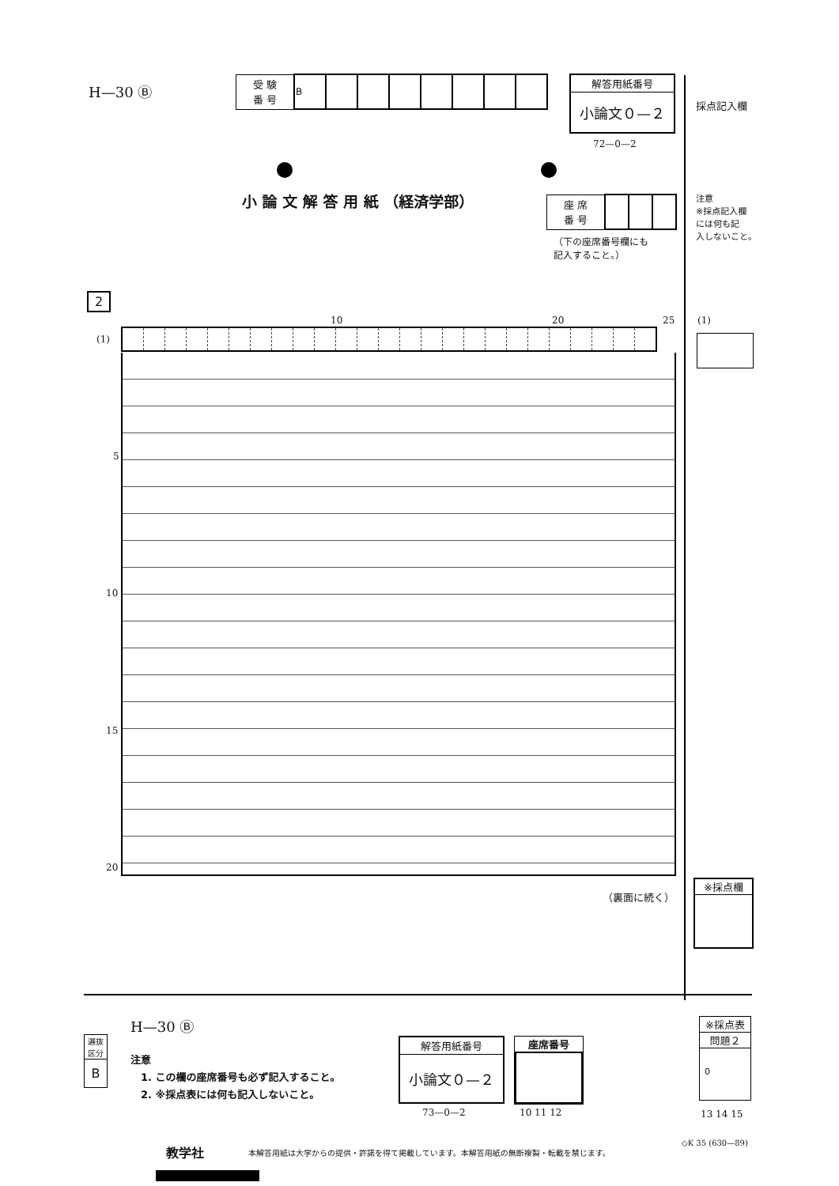H—30 Ⓑ
| 受 験 番 号 | B | | | | | | | |
| 解答用紙番号 |
| 小論文０—２ |
72—0—2
採点記入欄
小 論 文 解 答 用 紙 （経済学部）
| 座 席 番 号 | | | |
（下の座席番号欄にも
記入すること。）
注意
※採点記入欄
には何も記
入しないこと。
2
10 20 25 (1)
(1)
5
10
15
20
（裏面に続く）
※採点欄
H—30 Ⓑ
選抜
区分
B
注意
　1. この欄の座席番号も必ず記入すること。
　2. ※採点表には何も記入しないこと。
| 解答用紙番号 |
| 小論文０—２ |
73—0—2
座席番号
10 11 12
※採点表
問題２
0
13 14 15
教学社
本解答用紙は大学からの提供・許諾を得て掲載しています。本解答用紙の無断複製・転載を禁じます。
◇K 35 (630—89)